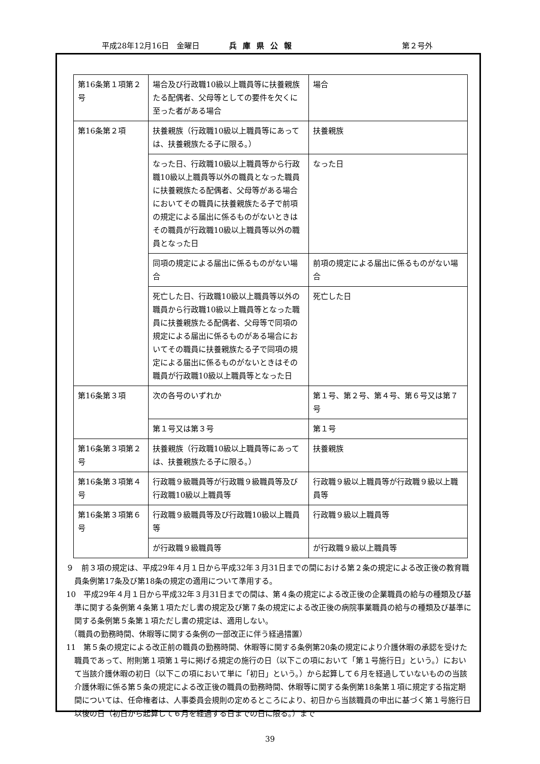平成28年12月16日　金曜日 兵庫県公報 第２号外
| 第16条第１項第２号 | 場合及び行政職10級以上職員等に扶養親族たる配偶者、父母等としての要件を欠くに至った者がある場合 | 場合 |
| 第16条第２項 | 扶養親族（行政職10級以上職員等にあっては、扶養親族たる子に限る。） | 扶養親族 |
| | なった日、行政職10級以上職員等から行政職10級以上職員等以外の職員となった職員に扶養親族たる配偶者、父母等がある場合においてその職員に扶養親族たる子で前項の規定による届出に係るものがないときはその職員が行政職10級以上職員等以外の職員となった日 | なった日 |
| | 同項の規定による届出に係るものがない場合 | 前項の規定による届出に係るものがない場合 |
| | 死亡した日、行政職10級以上職員等以外の職員から行政職10級以上職員等となった職員に扶養親族たる配偶者、父母等で同項の規定による届出に係るものがある場合においてその職員に扶養親族たる子で同項の規定による届出に係るものがないときはその職員が行政職10級以上職員等となった日 | 死亡した日 |
| 第16条第３項 | 次の各号のいずれか | 第１号、第２号、第４号、第６号又は第７号 |
| | 第１号又は第３号 | 第１号 |
| 第16条第３項第２号 | 扶養親族（行政職10級以上職員等にあっては、扶養親族たる子に限る。） | 扶養親族 |
| 第16条第３項第４号 | 行政職９級職員等が行政職９級職員等及び行政職10級以上職員等 | 行政職９級以上職員等が行政職９級以上職員等 |
| 第16条第３項第６号 | 行政職９級職員等及び行政職10級以上職員等 | 行政職９級以上職員等 |
| | が行政職９級職員等 | が行政職９級以上職員等 |
９　前３項の規定は、平成29年４月１日から平成32年３月31日までの間における第２条の規定による改正後の教育職員条例第17条及び第18条の規定の適用について準用する。
10　平成29年４月１日から平成32年３月31日までの間は、第４条の規定による改正後の企業職員の給与の種類及び基準に関する条例第４条第１項ただし書の規定及び第７条の規定による改正後の病院事業職員の給与の種類及び基準に関する条例第５条第１項ただし書の規定は、適用しない。
　（職員の勤務時間、休暇等に関する条例の一部改正に伴う経過措置）
11　第５条の規定による改正前の職員の勤務時間、休暇等に関する条例第20条の規定により介護休暇の承認を受けた職員であって、附則第１項第１号に掲げる規定の施行の日（以下この項において「第１号施行日」という。）において当該介護休暇の初日（以下この項において単に「初日」という。）から起算して６月を経過していないものの当該介護休暇に係る第５条の規定による改正後の職員の勤務時間、休暇等に関する条例第18条第１項に規定する指定期間については、任命権者は、人事委員会規則の定めるところにより、初日から当該職員の申出に基づく第１号施行日以後の日（初日から起算して６月を経過する日までの日に限る。）まで
39